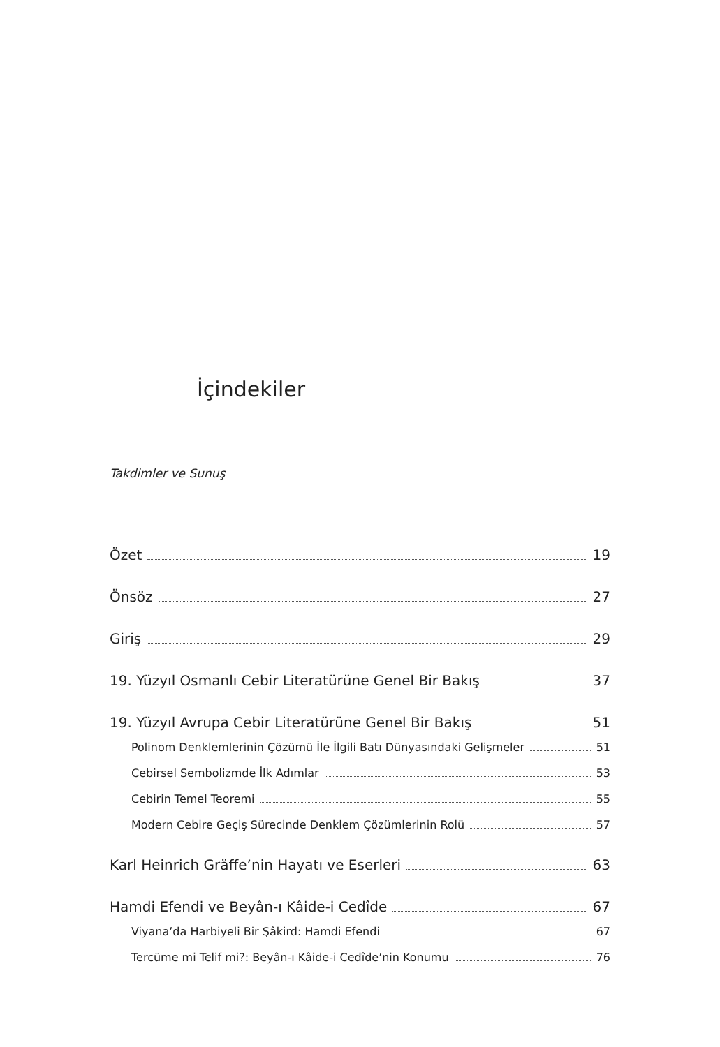İçindekiler
Takdimler ve Sunuş
Özet 19
Önsöz 27
Giriş 29
19. Yüzyıl Osmanlı Cebir Literatürüne Genel Bir Bakış 37
19. Yüzyıl Avrupa Cebir Literatürüne Genel Bir Bakış 51
Polinom Denklemlerinin Çözümü İle İlgili Batı Dünyasındaki Gelişmeler 51
Cebirsel Sembolizmde İlk Adımlar 53
Cebirin Temel Teoremi 55
Modern Cebire Geçiş Sürecinde Denklem Çözümlerinin Rolü 57
Karl Heinrich Gräffe’nin Hayatı ve Eserleri 63
Hamdi Efendi ve Beyân-ı Kâide-i Cedîde 67
Viyana’da Harbiyeli Bir Şâkird: Hamdi Efendi 67
Tercüme mi Telif mi?: Beyân-ı Kâide-i Cedîde’nin Konumu 76